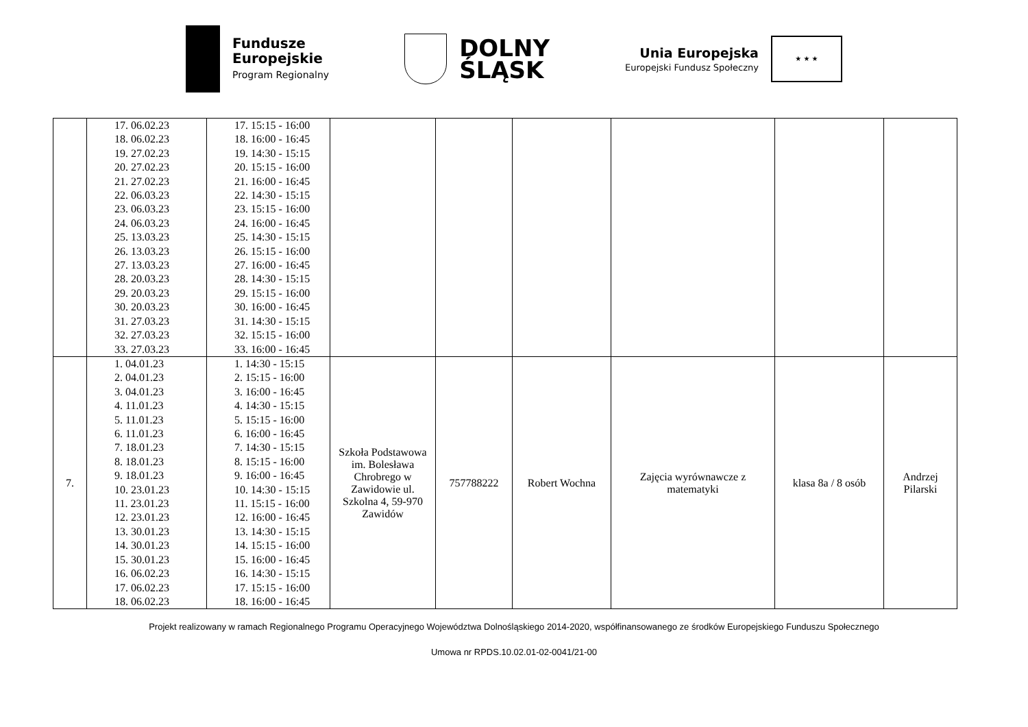Fundusze
Europejskie
Program Regionalny
DOLNY
ŚLĄSK
Unia Europejska
Europejski Fundusz Społeczny
★ ★ ★
| | 17. 06.02.23 18. 06.02.23 19. 27.02.23 20. 27.02.23 21. 27.02.23 22. 06.03.23 23. 06.03.23 24. 06.03.23 25. 13.03.23 26. 13.03.23 27. 13.03.23 28. 20.03.23 29. 20.03.23 30. 20.03.23 31. 27.03.23 32. 27.03.23 33. 27.03.23 | 17. 15:15 - 16:00 18. 16:00 - 16:45 19. 14:30 - 15:15 20. 15:15 - 16:00 21. 16:00 - 16:45 22. 14:30 - 15:15 23. 15:15 - 16:00 24. 16:00 - 16:45 25. 14:30 - 15:15 26. 15:15 - 16:00 27. 16:00 - 16:45 28. 14:30 - 15:15 29. 15:15 - 16:00 30. 16:00 - 16:45 31. 14:30 - 15:15 32. 15:15 - 16:00 33. 16:00 - 16:45 | | | | | | |
| 7. | 1. 04.01.23 2. 04.01.23 3. 04.01.23 4. 11.01.23 5. 11.01.23 6. 11.01.23 7. 18.01.23 8. 18.01.23 9. 18.01.23 10. 23.01.23 11. 23.01.23 12. 23.01.23 13. 30.01.23 14. 30.01.23 15. 30.01.23 16. 06.02.23 17. 06.02.23 18. 06.02.23 | 1. 14:30 - 15:15 2. 15:15 - 16:00 3. 16:00 - 16:45 4. 14:30 - 15:15 5. 15:15 - 16:00 6. 16:00 - 16:45 7. 14:30 - 15:15 8. 15:15 - 16:00 9. 16:00 - 16:45 10. 14:30 - 15:15 11. 15:15 - 16:00 12. 16:00 - 16:45 13. 14:30 - 15:15 14. 15:15 - 16:00 15. 16:00 - 16:45 16. 14:30 - 15:15 17. 15:15 - 16:00 18. 16:00 - 16:45 | Szkoła Podstawowa im. Bolesława Chrobrego w Zawidowie ul. Szkolna 4, 59-970 Zawidów | 757788222 | Robert Wochna | Zajęcia wyrównawcze z matematyki | klasa 8a / 8 osób | Andrzej Pilarski |
Projekt realizowany w ramach Regionalnego Programu Operacyjnego Województwa Dolnośląskiego 2014-2020, współfinansowanego ze środków Europejskiego Funduszu Społecznego
Umowa nr RPDS.10.02.01-02-0041/21-00